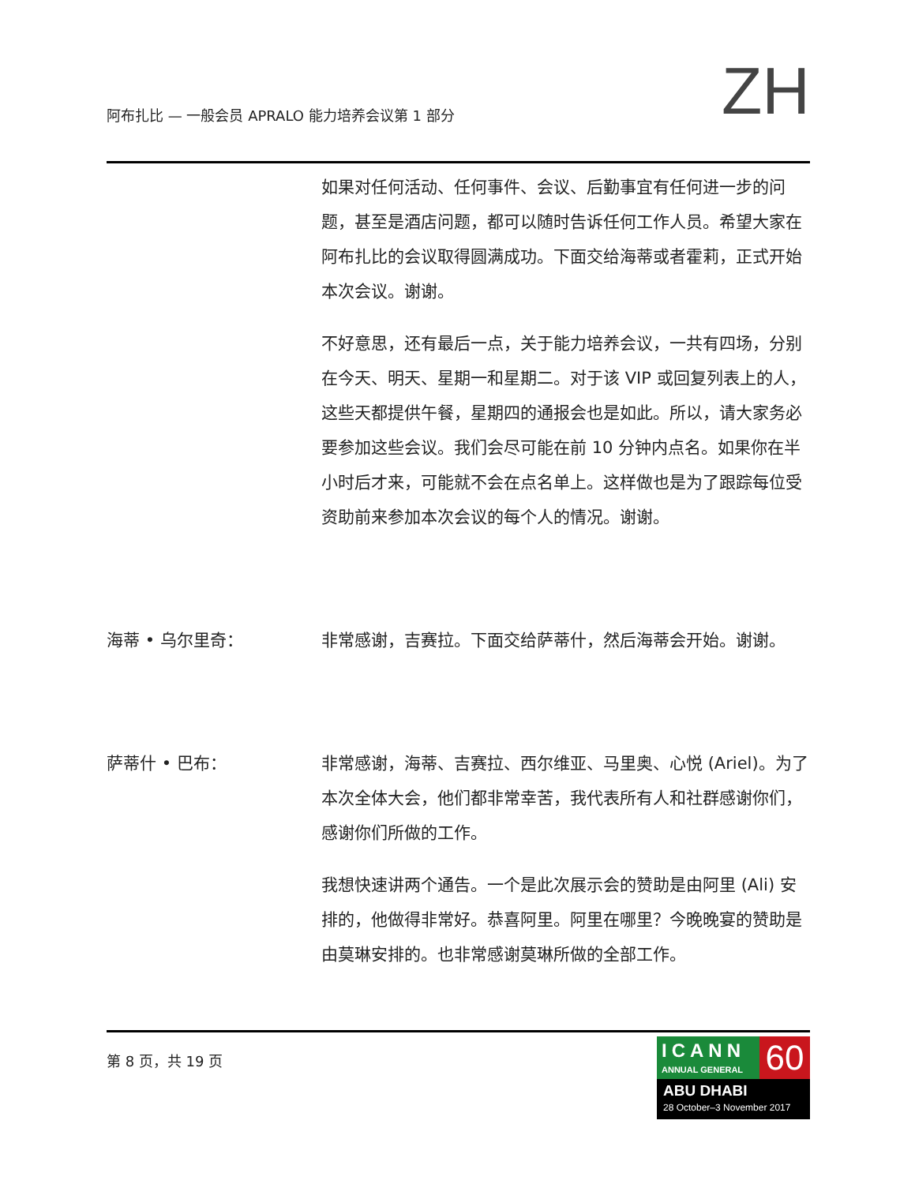阿布扎比 — 一般会员 APRALO 能力培养会议第 1 部分
ZH
如果对任何活动、任何事件、会议、后勤事宜有任何进一步的问题，甚至是酒店问题，都可以随时告诉任何工作人员。希望大家在阿布扎比的会议取得圆满成功。下面交给海蒂或者霍莉，正式开始本次会议。谢谢。
不好意思，还有最后一点，关于能力培养会议，一共有四场，分别在今天、明天、星期一和星期二。对于该 VIP 或回复列表上的人，这些天都提供午餐，星期四的通报会也是如此。所以，请大家务必要参加这些会议。我们会尽可能在前 10 分钟内点名。如果你在半小时后才来，可能就不会在点名单上。这样做也是为了跟踪每位受资助前来参加本次会议的每个人的情况。谢谢。
海蒂 • 乌尔里奇： 非常感谢，吉赛拉。下面交给萨蒂什，然后海蒂会开始。谢谢。
萨蒂什 • 巴布： 非常感谢，海蒂、吉赛拉、西尔维亚、马里奥、心悦 (Ariel)。为了本次全体大会，他们都非常幸苦，我代表所有人和社群感谢你们，感谢你们所做的工作。
我想快速讲两个通告。一个是此次展示会的赞助是由阿里 (Ali) 安排的，他做得非常好。恭喜阿里。阿里在哪里？今晚晚宴的赞助是由莫琳安排的。也非常感谢莫琳所做的全部工作。
第 8 页，共 19 页
ICANN
ANNUAL GENERAL
60
ABU DHABI
28 October–3 November 2017